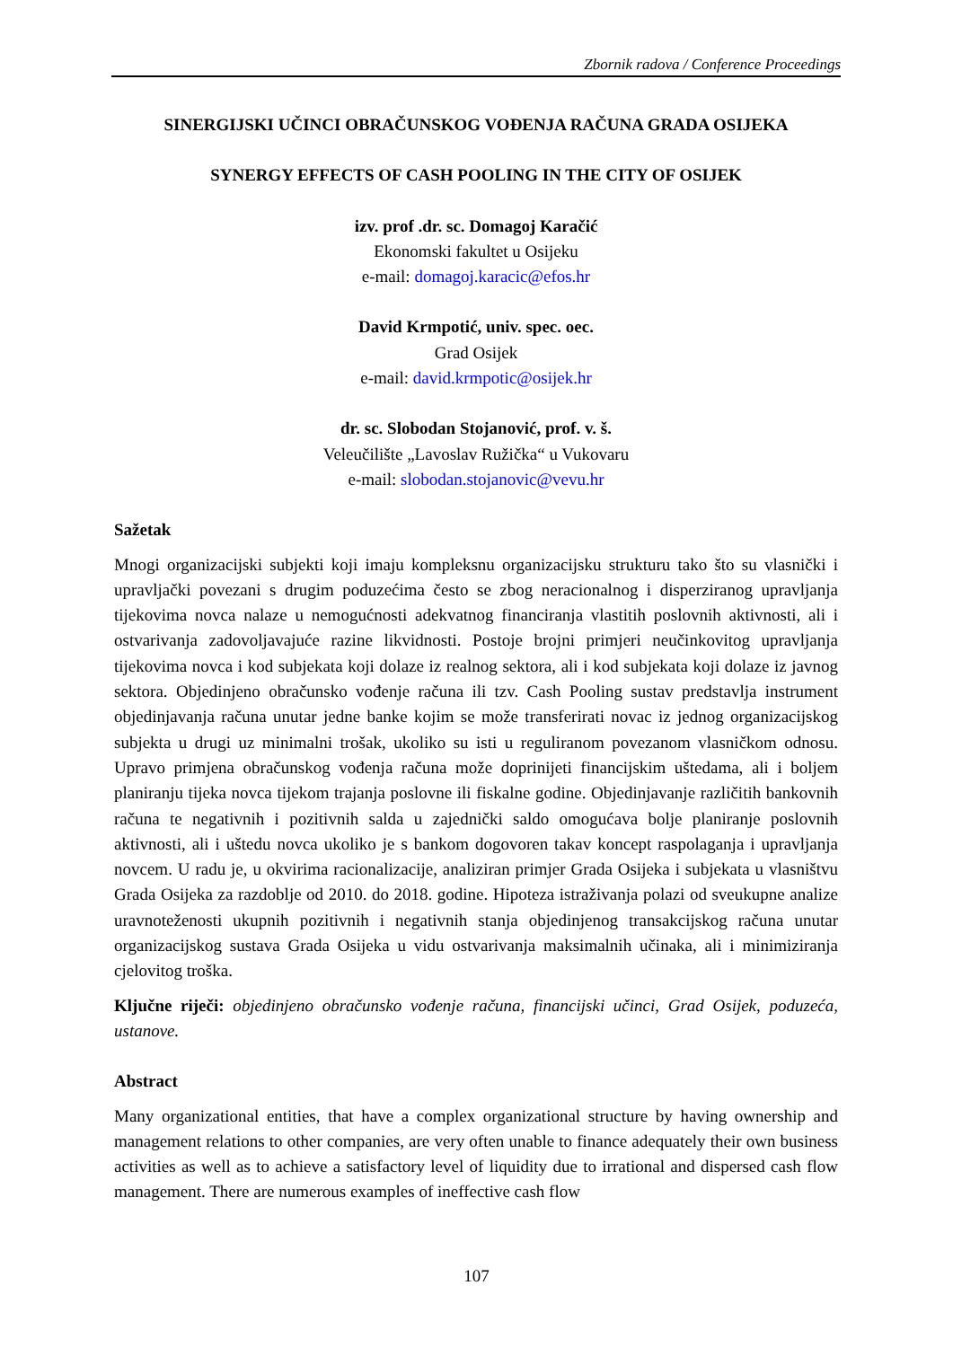Zbornik radova / Conference Proceedings
SINERGIJSKI UČINCI OBRAČUNSKOG VOĐENJA RAČUNA GRADA OSIJEKA
SYNERGY EFFECTS OF CASH POOLING IN THE CITY OF OSIJEK
izv. prof .dr. sc. Domagoj Karačić
Ekonomski fakultet u Osijeku
e-mail: domagoj.karacic@efos.hr
David Krmpotić, univ. spec. oec.
Grad Osijek
e-mail: david.krmpotic@osijek.hr
dr. sc. Slobodan Stojanović, prof. v. š.
Veleučilište „Lavoslav Ružička“ u Vukovaru
e-mail: slobodan.stojanovic@vevu.hr
Sažetak
Mnogi organizacijski subjekti koji imaju kompleksnu organizacijsku strukturu tako što su vlasnički i upravljački povezani s drugim poduzećima često se zbog neracionalnog i disperziranog upravljanja tijekovima novca nalaze u nemogućnosti adekvatnog financiranja vlastitih poslovnih aktivnosti, ali i ostvarivanja zadovoljavajuće razine likvidnosti. Postoje brojni primjeri neučinkovitog upravljanja tijekovima novca i kod subjekata koji dolaze iz realnog sektora, ali i kod subjekata koji dolaze iz javnog sektora. Objedinjeno obračunsko vođenje računa ili tzv. Cash Pooling sustav predstavlja instrument objedinjavanja računa unutar jedne banke kojim se može transferirati novac iz jednog organizacijskog subjekta u drugi uz minimalni trošak, ukoliko su isti u reguliranom povezanom vlasničkom odnosu. Upravo primjena obračunskog vođenja računa može doprinijeti financijskim uštedama, ali i boljem planiranju tijeka novca tijekom trajanja poslovne ili fiskalne godine. Objedinjavanje različitih bankovnih računa te negativnih i pozitivnih salda u zajednički saldo omogućava bolje planiranje poslovnih aktivnosti, ali i uštedu novca ukoliko je s bankom dogovoren takav koncept raspolaganja i upravljanja novcem. U radu je, u okvirima racionalizacije, analiziran primjer Grada Osijeka i subjekata u vlasništvu Grada Osijeka za razdoblje od 2010. do 2018. godine. Hipoteza istraživanja polazi od sveukupne analize uravnoteženosti ukupnih pozitivnih i negativnih stanja objedinjenog transakcijskog računa unutar organizacijskog sustava Grada Osijeka u vidu ostvarivanja maksimalnih učinaka, ali i minimiziranja cjelovitog troška.
Ključne riječi: objedinjeno obračunsko vođenje računa, financijski učinci, Grad Osijek, poduzeća, ustanove.
Abstract
Many organizational entities, that have a complex organizational structure by having ownership and management relations to other companies, are very often unable to finance adequately their own business activities as well as to achieve a satisfactory level of liquidity due to irrational and dispersed cash flow management. There are numerous examples of ineffective cash flow
107